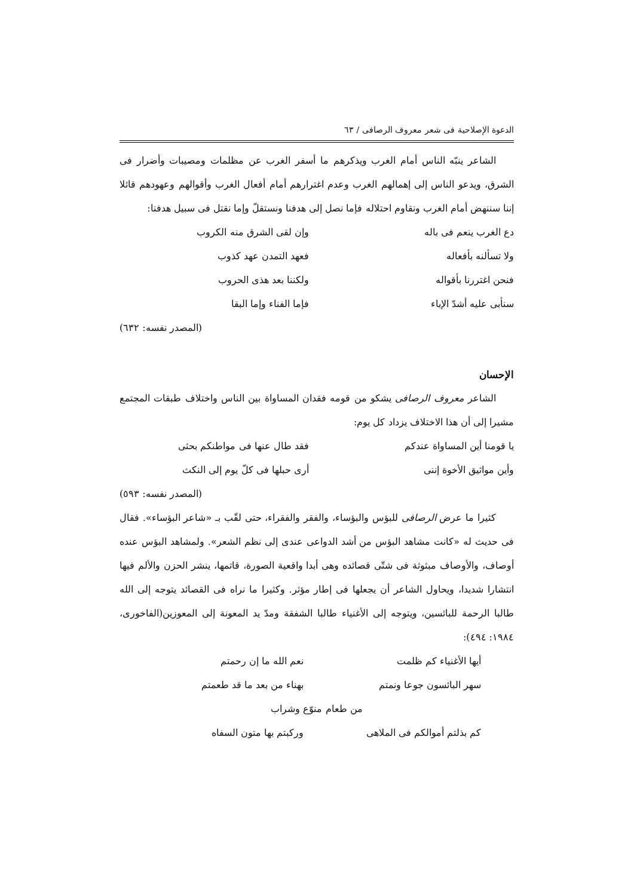الدعوة الإصلاحية فی شعر معروف الرصافی / ٦٣
الشاعر ينبّه الناس أمام الغرب ويذكرهم ما أسفر الغرب عن مظلمات ومصيبات وأضرار فی الشرق، ويدعو الناس إلی إهمالهم الغرب وعدم اغترارهم أمام أفعال الغرب وأقوالهم وعهودهم قائلا إننا سننهض أمام الغرب ونقاوم احتلاله فإما نصل إلی هدفنا ونستقلّ وإما نقتل فی سبيل هدفنا:
دع الغرب ينعم فی باله وإن لقی الشرق منه الكروب
ولا تسألنه بأفعاله فعهد التمدن عهد كذوب
فنحن اغتررنا بأقواله ولكننا بعد هذی الحروب
سنأبی عليه أشدّ الإباء فإما الفناء وإما البقا
(المصدر نفسه: ٦٣٢)
الإحسان
الشاعر معروف الرصافی يشكو من قومه فقدان المساواة بين الناس واختلاف طبقات المجتمع مشيرا إلی أن هذا الاختلاف يزداد كل يوم:
يا قومنا أين المساواة عندكم فقد طال عنها فی مواطنكم بحثی
وأين مواثيق الأخوة إننی أری حبلها فی كلّ يوم إلی النكث
(المصدر نفسه: ٥٩٣)
كثيرا ما عرض الرصافی للبؤس والبؤساء، والفقر والفقراء، حتی لقّب بـ «شاعر البؤساء». فقال فی حديث له «كانت مشاهد البؤس من أشد الدواعی عندی إلی نظم الشعر». ولمشاهد البؤس عنده أوصاف، والأوصاف مبثوثة فی شتّی قصائده وهی أبدا واقعية الصورة، قاتمها، ينشر الحزن والألم فيها انتشارا شديدا، ويحاول الشاعر أن يجعلها فی إطار مؤثر. وكثيرا ما نراه فی القصائد يتوجه إلی الله طالبا الرحمة للبائسين، ويتوجه إلی الأغنياء طالبا الشفقة ومدّ يد المعونة إلی المعوزين(الفاخوری، ١٩٨٤: ٤٩٤):
أيها الأغنياء كم ظلمت نعم الله ما إن رحمتم
سهر البائسون جوعا ونمتم بهناء من بعد ما قد طعمتم
من طعام منوّع وشراب
كم بذلتم أموالكم فی الملاهی وركبتم بها متون السفاه